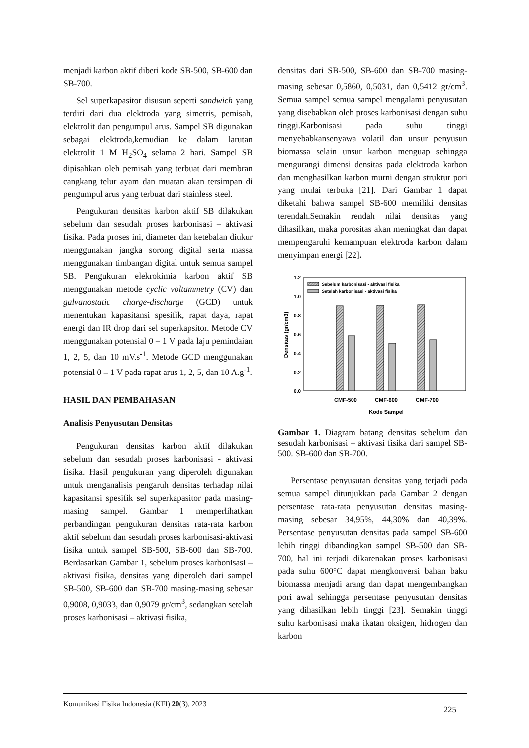menjadi karbon aktif diberi kode SB-500, SB-600 dan SB-700.
Sel superkapasitor disusun seperti sandwich yang terdiri dari dua elektroda yang simetris, pemisah, elektrolit dan pengumpul arus. Sampel SB digunakan sebagai elektroda,kemudian ke dalam larutan elektrolit 1 M H<sub>2</sub>SO<sub>4</sub> selama 2 hari. Sampel SB dipisahkan oleh pemisah yang terbuat dari membran cangkang telur ayam dan muatan akan tersimpan di pengumpul arus yang terbuat dari stainless steel.
Pengukuran densitas karbon aktif SB dilakukan sebelum dan sesudah proses karbonisasi – aktivasi fisika. Pada proses ini, diameter dan ketebalan diukur menggunakan jangka sorong digital serta massa menggunakan timbangan digital untuk semua sampel SB. Pengukuran elekrokimia karbon aktif SB menggunakan metode cyclic voltammetry (CV) dan galvanostatic charge-discharge (GCD) untuk menentukan kapasitansi spesifik, rapat daya, rapat energi dan IR drop dari sel superkapsitor. Metode CV menggunakan potensial 0 – 1 V pada laju pemindaian 1, 2, 5, dan 10 mV.s<sup>-1</sup>. Metode GCD menggunakan potensial 0 – 1 V pada rapat arus 1, 2, 5, dan 10 A.g<sup>-1</sup>.
HASIL DAN PEMBAHASAN
Analisis Penyusutan Densitas
Pengukuran densitas karbon aktif dilakukan sebelum dan sesudah proses karbonisasi - aktivasi fisika. Hasil pengukuran yang diperoleh digunakan untuk menganalisis pengaruh densitas terhadap nilai kapasitansi spesifik sel superkapasitor pada masing-masing sampel. Gambar 1 memperlihatkan perbandingan pengukuran densitas rata-rata karbon aktif sebelum dan sesudah proses karbonisasi-aktivasi fisika untuk sampel SB-500, SB-600 dan SB-700. Berdasarkan Gambar 1, sebelum proses karbonisasi – aktivasi fisika, densitas yang diperoleh dari sampel SB-500, SB-600 dan SB-700 masing-masing sebesar 0,9008, 0,9033, dan 0,9079 gr/cm<sup>3</sup>, sedangkan setelah proses karbonisasi – aktivasi fisika,
densitas dari SB-500, SB-600 dan SB-700 masing-masing sebesar 0,5860, 0,5031, dan 0,5412 gr/cm<sup>3</sup>. Semua sampel semua sampel mengalami penyusutan yang disebabkan oleh proses karbonisasi dengan suhu tinggi.Karbonisasi pada suhu tinggi menyebabkansenyawa volatil dan unsur penyusun biomassa selain unsur karbon menguap sehingga mengurangi dimensi densitas pada elektroda karbon dan menghasilkan karbon murni dengan struktur pori yang mulai terbuka [21]. Dari Gambar 1 dapat diketahi bahwa sampel SB-600 memiliki densitas terendah.Semakin rendah nilai densitas yang dihasilkan, maka porositas akan meningkat dan dapat mempengaruhi kemampuan elektroda karbon dalam menyimpan energi [22].
0.0
0.2
0.4
0.6
0.8
1.0
1.2
Densitas (gr/cm3)
Sebelum karbonisasi - aktivasi fisika
Setelah karbonisasi - aktivasi fisika
CMF-500
CMF-600
CMF-700
Kode Sampel
Gambar 1. Diagram batang densitas sebelum dan sesudah karbonisasi – aktivasi fisika dari sampel SB-500. SB-600 dan SB-700.
Persentase penyusutan densitas yang terjadi pada semua sampel ditunjukkan pada Gambar 2 dengan persentase rata-rata penyusutan densitas masing-masing sebesar 34,95%, 44,30% dan 40,39%. Persentase penyusutan densitas pada sampel SB-600 lebih tinggi dibandingkan sampel SB-500 dan SB-700, hal ini terjadi dikarenakan proses karbonisasi pada suhu 600°C dapat mengkonversi bahan baku biomassa menjadi arang dan dapat mengembangkan pori awal sehingga persentase penyusutan densitas yang dihasilkan lebih tinggi [23]. Semakin tinggi suhu karbonisasi maka ikatan oksigen, hidrogen dan karbon
Komunikasi Fisika Indonesia (KFI) 20(3), 2023 225